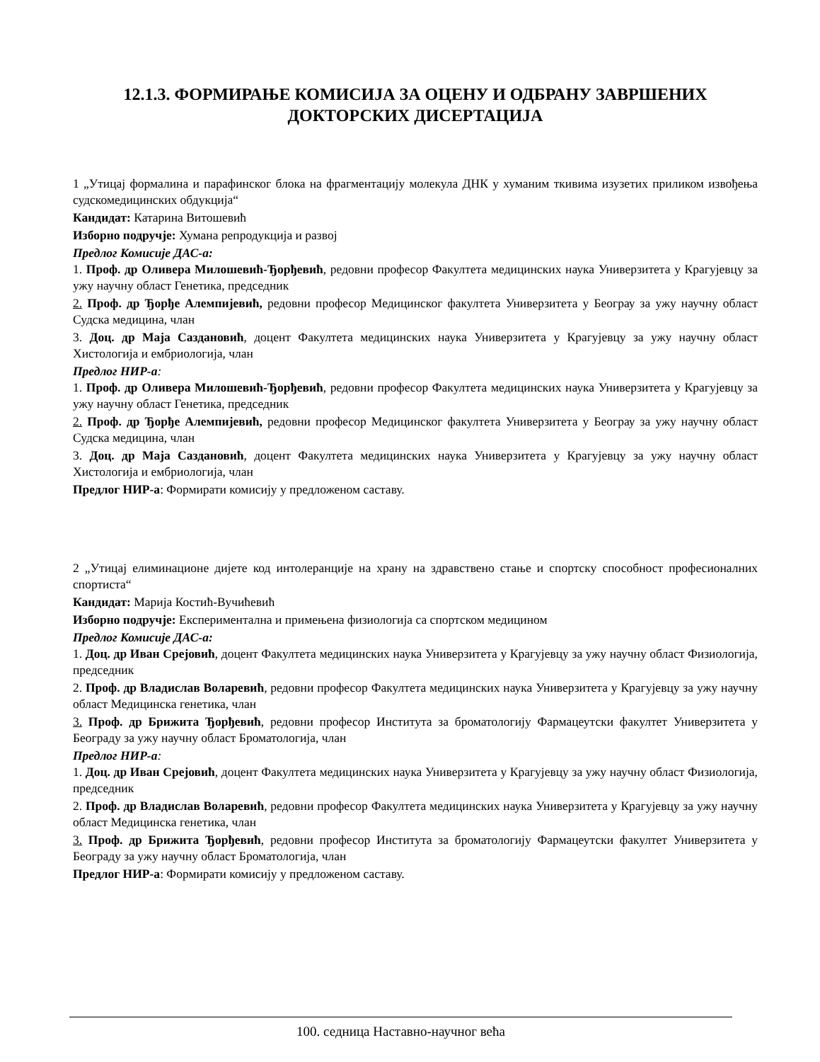12.1.3. ФОРМИРАЊЕ КОМИСИЈА ЗА ОЦЕНУ И ОДБРАНУ ЗАВРШЕНИХ ДОКТОРСКИХ ДИСЕРТАЦИЈА
1 „Утицај формалина и парафинског блока на фрагментацију молекула ДНК у хуманим ткивима изузетих приликом извођења судскомедицинских обдукција“
Кандидат: Катарина Витошевић
Изборно подручје: Хумана репродукција и развој
Предлог Комисије ДАС-а:
1. Проф. др Оливера Милошевић-Ђорђевић, редовни професор Факултета медицинских наука Универзитета у Крагујевцу за ужу научну област Генетика, председник
2. Проф. др Ђорђе Алемпијевић, редовни професор Медицинског факултета Универзитета у Београу за ужу научну област Судска медицина, члан
3. Доц. др Маја Саздановић, доцент Факултета медицинских наука Универзитета у Крагујевцу за ужу научну област Хистологија и ембриологија, члан
Предлог НИР-а:
1. Проф. др Оливера Милошевић-Ђорђевић, редовни професор Факултета медицинских наука Универзитета у Крагујевцу за ужу научну област Генетика, председник
2. Проф. др Ђорђе Алемпијевић, редовни професор Медицинског факултета Универзитета у Београу за ужу научну област Судска медицина, члан
3. Доц. др Маја Саздановић, доцент Факултета медицинских наука Универзитета у Крагујевцу за ужу научну област Хистологија и ембриологија, члан
Предлог НИР-а: Формирати комисију у предложеном саставу.
2 „Утицај елиминационе дијете код интолеранције на храну на здравствено стање и спортску способност професионалних спортиста“
Кандидат: Марија Костић-Вучићевић
Изборно подручје: Експериментална и примењена физиологија са спортском медицином
Предлог Комисије ДАС-а:
1. Доц. др Иван Срејовић, доцент Факултета медицинских наука Универзитета у Крагујевцу за ужу научну област Физиологија, председник
2. Проф. др Владислав Воларевић, редовни професор Факултета медицинских наука Универзитета у Крагујевцу за ужу научну област Медицинска генетика, члан
3. Проф. др Брижита Ђорђевић, редовни професор Института за броматологију Фармацеутски факултет Универзитета у Београду за ужу научну област Броматологија, члан
Предлог НИР-а:
1. Доц. др Иван Срејовић, доцент Факултета медицинских наука Универзитета у Крагујевцу за ужу научну област Физиологија, председник
2. Проф. др Владислав Воларевић, редовни професор Факултета медицинских наука Универзитета у Крагујевцу за ужу научну област Медицинска генетика, члан
3. Проф. др Брижита Ђорђевић, редовни професор Института за броматологију Фармацеутски факултет Универзитета у Београду за ужу научну област Броматологија, члан
Предлог НИР-а: Формирати комисију у предложеном саставу.
100. седница Наставно-научног већа